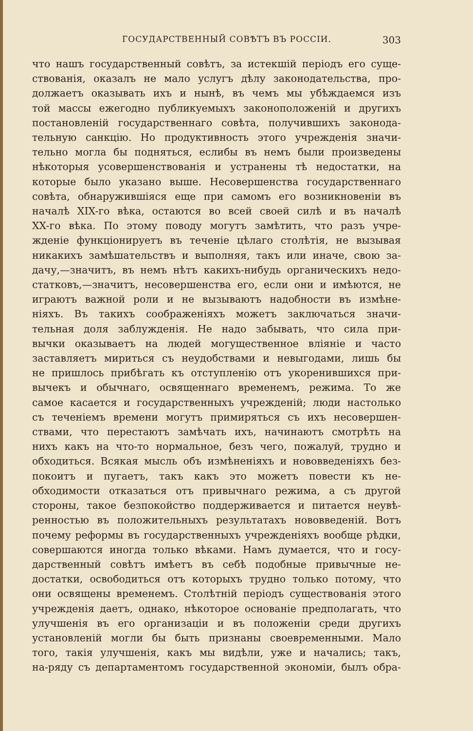ГОСУДАРСТВЕННЫЙ СОВѢТЪ ВЪ РОССІИ. 303
что нашъ государственный совѣтъ, за истекшій періодъ его суще-
ствованія, оказалъ не мало услугъ дѣлу законодательства, про-
должаетъ оказывать ихъ и нынѣ, въ чемъ мы убѣждаемся изъ
той массы ежегодно публикуемыхъ законоположеній и другихъ
постановленій государственнаго совѣта, получившихъ законода-
тельную санкцію. Но продуктивность этого учрежденія значи-
тельно могла бы подняться, еслибы въ немъ были произведены
нѣкоторыя усовершенствованія и устранены тѣ недостатки, на
которые было указано выше. Несовершенства государственнаго
совѣта, обнаружившіяся еще при самомъ его возникновеніи въ
началѣ XIX-го вѣка, остаются во всей своей силѣ и въ началѣ
XX-го вѣка. По этому поводу могутъ замѣтить, что разъ учре-
жденіе функціонируетъ въ теченіе цѣлаго столѣтія, не вызывая
никакихъ замѣшательствъ и выполняя, такъ или иначе, свою за-
дачу,—значитъ, въ немъ нѣтъ какихъ-нибудь органическихъ недо-
статковъ,—значитъ, несовершенства его, если они и имѣются, не
играютъ важной роли и не вызываютъ надобности въ измѣне-
ніяхъ. Въ такихъ соображеніяхъ можетъ заключаться значи-
тельная доля заблужденія. Не надо забывать, что сила при-
вычки оказываетъ на людей могущественное вліяніе и часто
заставляетъ мириться съ неудобствами и невыгодами, лишь бы
не пришлось прибѣгать къ отступленію отъ укоренившихся при-
вычекъ и обычнаго, освященнаго временемъ, режима. То же
самое касается и государственныхъ учрежденій; люди настолько
съ теченіемъ времени могутъ примиряться съ ихъ несовершен-
ствами, что перестаютъ замѣчать ихъ, начинаютъ смотрѣть на
нихъ какъ на что-то нормальное, безъ чего, пожалуй, трудно и
обходиться. Всякая мысль объ измѣненіяхъ и нововведеніяхъ без-
покоитъ и пугаетъ, такъ какъ это можетъ повести къ не-
обходимости отказаться отъ привычнаго режима, а съ другой
стороны, такое безпокойство поддерживается и питается неувѣ-
ренностью въ положительныхъ результатахъ нововведеній. Вотъ
почему реформы въ государственныхъ учрежденіяхъ вообще рѣдки,
совершаются иногда только вѣками. Намъ думается, что и госу-
дарственный совѣтъ имѣетъ въ себѣ подобные привычные не-
достатки, освободиться отъ которыхъ трудно только потому, что
они освящены временемъ. Столѣтній періодъ существованія этого
учрежденія даетъ, однако, нѣкоторое основаніе предполагать, что
улучшенія въ его организаціи и въ положеніи среди другихъ
установленій могли бы быть признаны своевременными. Мало
того, такія улучшенія, какъ мы видѣли, уже и начались; такъ,
на-ряду съ департаментомъ государственной экономіи, былъ обра-